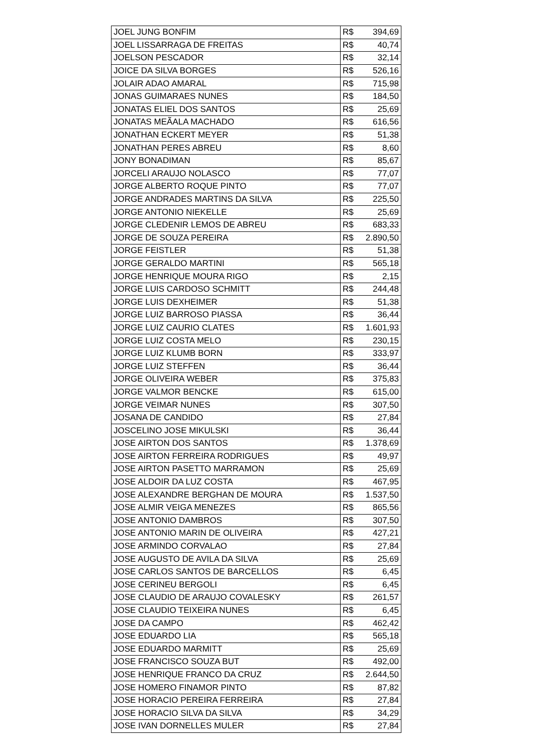| JOEL JUNG BONFIM | R$ | 394,69 |
| JOEL LISSARRAGA DE FREITAS | R$ | 40,74 |
| JOELSON PESCADOR | R$ | 32,14 |
| JOICE DA SILVA BORGES | R$ | 526,16 |
| JOLAIR ADAO AMARAL | R$ | 715,98 |
| JONAS GUIMARAES NUNES | R$ | 184,50 |
| JONATAS ELIEL DOS SANTOS | R$ | 25,69 |
| JONATAS MEÃALA MACHADO | R$ | 616,56 |
| JONATHAN ECKERT MEYER | R$ | 51,38 |
| JONATHAN PERES ABREU | R$ | 8,60 |
| JONY BONADIMAN | R$ | 85,67 |
| JORCELI ARAUJO NOLASCO | R$ | 77,07 |
| JORGE ALBERTO ROQUE PINTO | R$ | 77,07 |
| JORGE ANDRADES MARTINS DA SILVA | R$ | 225,50 |
| JORGE ANTONIO NIEKELLE | R$ | 25,69 |
| JORGE CLEDENIR LEMOS DE ABREU | R$ | 683,33 |
| JORGE DE SOUZA PEREIRA | R$ | 2.890,50 |
| JORGE FEISTLER | R$ | 51,38 |
| JORGE GERALDO MARTINI | R$ | 565,18 |
| JORGE HENRIQUE MOURA RIGO | R$ | 2,15 |
| JORGE LUIS CARDOSO SCHMITT | R$ | 244,48 |
| JORGE LUIS DEXHEIMER | R$ | 51,38 |
| JORGE LUIZ BARROSO PIASSA | R$ | 36,44 |
| JORGE LUIZ CAURIO CLATES | R$ | 1.601,93 |
| JORGE LUIZ COSTA MELO | R$ | 230,15 |
| JORGE LUIZ KLUMB BORN | R$ | 333,97 |
| JORGE LUIZ STEFFEN | R$ | 36,44 |
| JORGE OLIVEIRA WEBER | R$ | 375,83 |
| JORGE VALMOR BENCKE | R$ | 615,00 |
| JORGE VEIMAR NUNES | R$ | 307,50 |
| JOSANA DE CANDIDO | R$ | 27,84 |
| JOSCELINO JOSE MIKULSKI | R$ | 36,44 |
| JOSE AIRTON DOS SANTOS | R$ | 1.378,69 |
| JOSE AIRTON FERREIRA RODRIGUES | R$ | 49,97 |
| JOSE AIRTON PASETTO MARRAMON | R$ | 25,69 |
| JOSE ALDOIR DA LUZ COSTA | R$ | 467,95 |
| JOSE ALEXANDRE BERGHAN DE MOURA | R$ | 1.537,50 |
| JOSE ALMIR VEIGA MENEZES | R$ | 865,56 |
| JOSE ANTONIO DAMBROS | R$ | 307,50 |
| JOSE ANTONIO MARIN DE OLIVEIRA | R$ | 427,21 |
| JOSE ARMINDO CORVALAO | R$ | 27,84 |
| JOSE AUGUSTO DE AVILA DA SILVA | R$ | 25,69 |
| JOSE CARLOS SANTOS DE BARCELLOS | R$ | 6,45 |
| JOSE CERINEU BERGOLI | R$ | 6,45 |
| JOSE CLAUDIO DE ARAUJO COVALESKY | R$ | 261,57 |
| JOSE CLAUDIO TEIXEIRA NUNES | R$ | 6,45 |
| JOSE DA CAMPO | R$ | 462,42 |
| JOSE EDUARDO LIA | R$ | 565,18 |
| JOSE EDUARDO MARMITT | R$ | 25,69 |
| JOSE FRANCISCO SOUZA BUT | R$ | 492,00 |
| JOSE HENRIQUE FRANCO DA CRUZ | R$ | 2.644,50 |
| JOSE HOMERO FINAMOR PINTO | R$ | 87,82 |
| JOSE HORACIO PEREIRA FERREIRA | R$ | 27,84 |
| JOSE HORACIO SILVA DA SILVA | R$ | 34,29 |
| JOSE IVAN DORNELLES MULER | R$ | 27,84 |